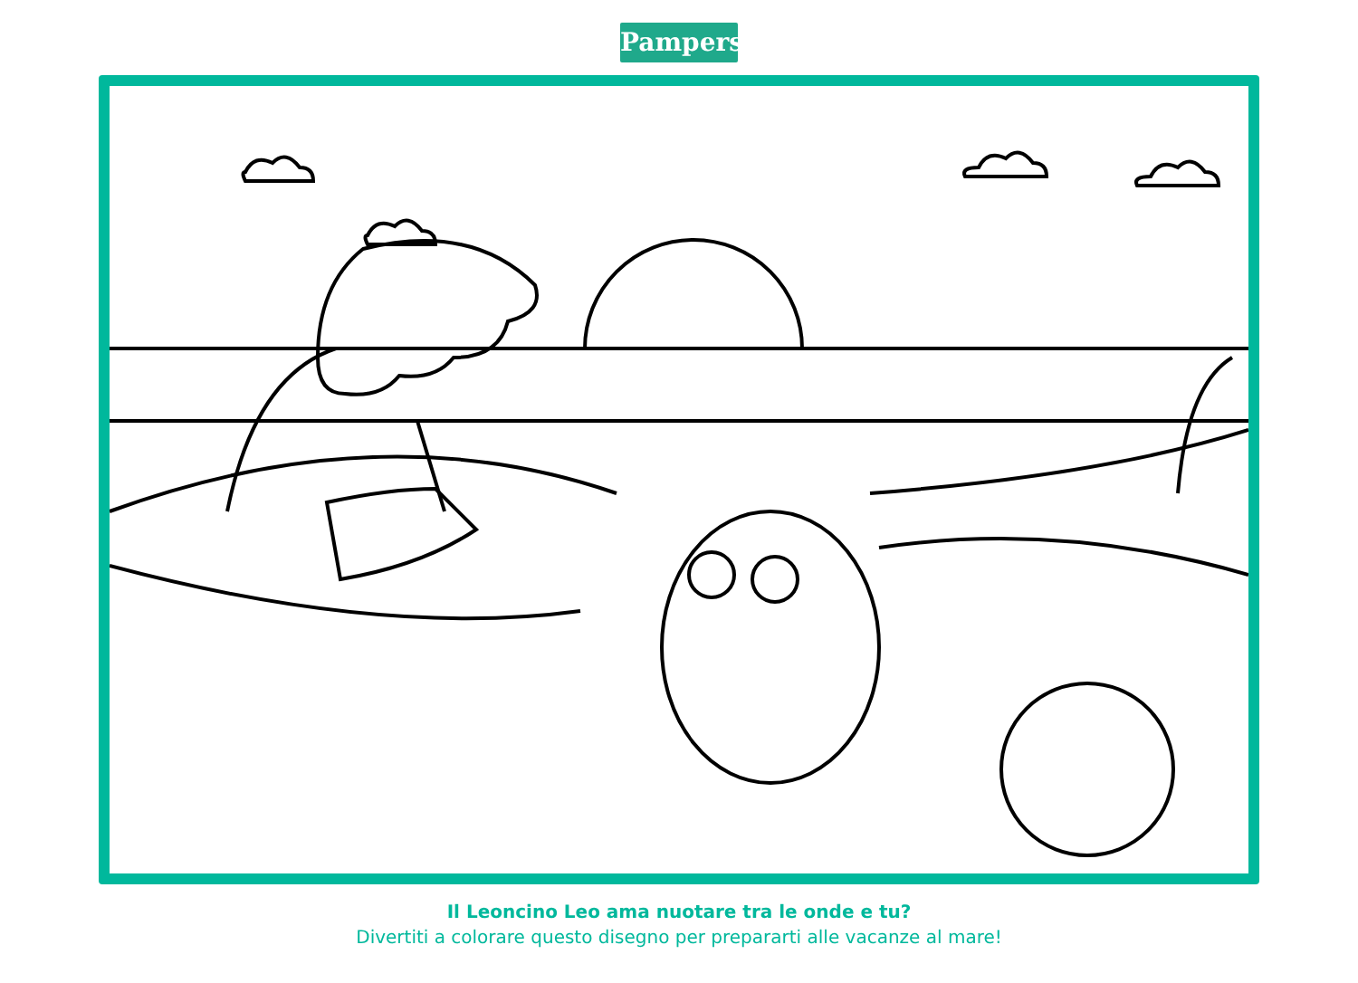Pampers
Il Leoncino Leo ama nuotare tra le onde e tu?
Divertiti a colorare questo disegno per prepararti alle vacanze al mare!